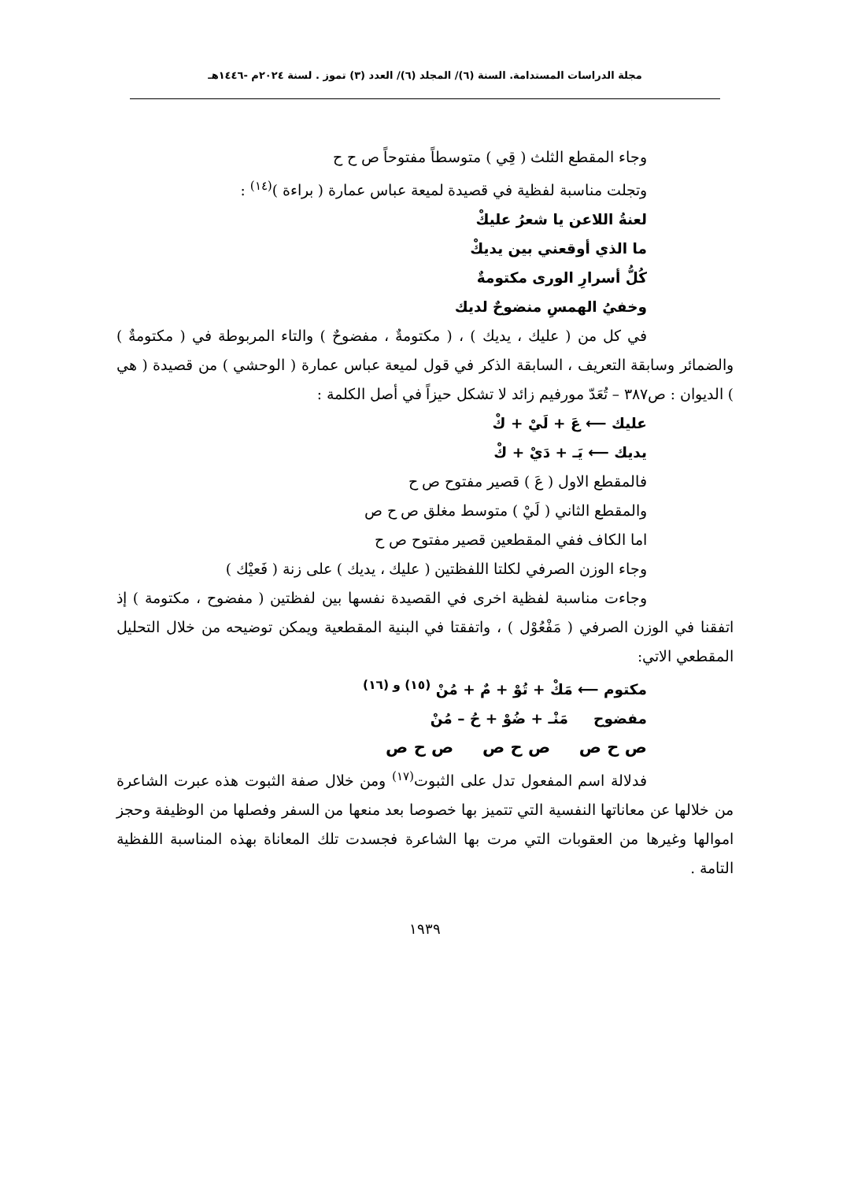مجلة الدراسات المستدامة. السنة (٦)/ المجلد (٦)/ العدد (٣) تموز . لسنة ٢٠٢٤م -١٤٤٦هـ
وجاء المقطع الثلث ( قِي ) متوسطاً مفتوحاً ص ح ح
وتجلت مناسبة لفظية في قصيدة لميعة عباس عمارة ( براءة )<sup>(١٤)</sup> :
لعنةُ اللاعن يا شعرُ عليكْ
ما الذي أوقعني بين يديكْ
كُلُّ أسرارِ الورى مكتومةٌ
وخفيُ الهمسِ منضوحٌ لديك
في كل من ( عليك ، يديك ) ، ( مكتومةٌ ، مفضوحٌ ) والتاء المربوطة في ( مكتومةٌ ) والضمائر وسابقة التعريف ، السابقة الذكر في قول لميعة عباس عمارة ( الوحشي ) من قصيدة ( هي ) الديوان : ص٣٨٧ – تُعَدّ مورفيم زائد لا تشكل حيزاً في أصل الكلمة :
عليك ⟵ عَ + لَيْ + كْ
يديك ⟵ يَـ + دَيْ + كْ
فالمقطع الاول ( عَ ) قصير مفتوح ص ح
والمقطع الثاني ( لَيْ ) متوسط مغلق ص ح ص
اما الكاف ففي المقطعين قصير مفتوح ص ح
وجاء الوزن الصرفي لكلتا اللفظتين ( عليك ، يديك ) على زنة ( فَعيْك )
وجاءت مناسبة لفظية اخرى في القصيدة نفسها بين لفظتين ( مفضوح ، مكتومة ) إذ اتفقنا في الوزن الصرفي ( مَفْعُوْل ) ، واتفقتا في البنية المقطعية ويمكن توضيحه من خلال التحليل المقطعي الاتي:
مكتوم ⟵ مَكْ + تُوْ + مٌ + مُنْ <sup>(١٥) و (١٦)</sup>
مفضوح مَنْـ + ضُوْ + حُ – مُنْ
ص ح ص ص ح ص ص ح ص
فدلالة اسم المفعول تدل على الثبوت<sup>(١٧)</sup> ومن خلال صفة الثبوت هذه عبرت الشاعرة من خلالها عن معاناتها النفسية التي تتميز بها خصوصا بعد منعها من السفر وفصلها من الوظيفة وحجز اموالها وغيرها من العقوبات التي مرت بها الشاعرة فجسدت تلك المعاناة بهذه المناسبة اللفظية التامة .
١٩٣٩